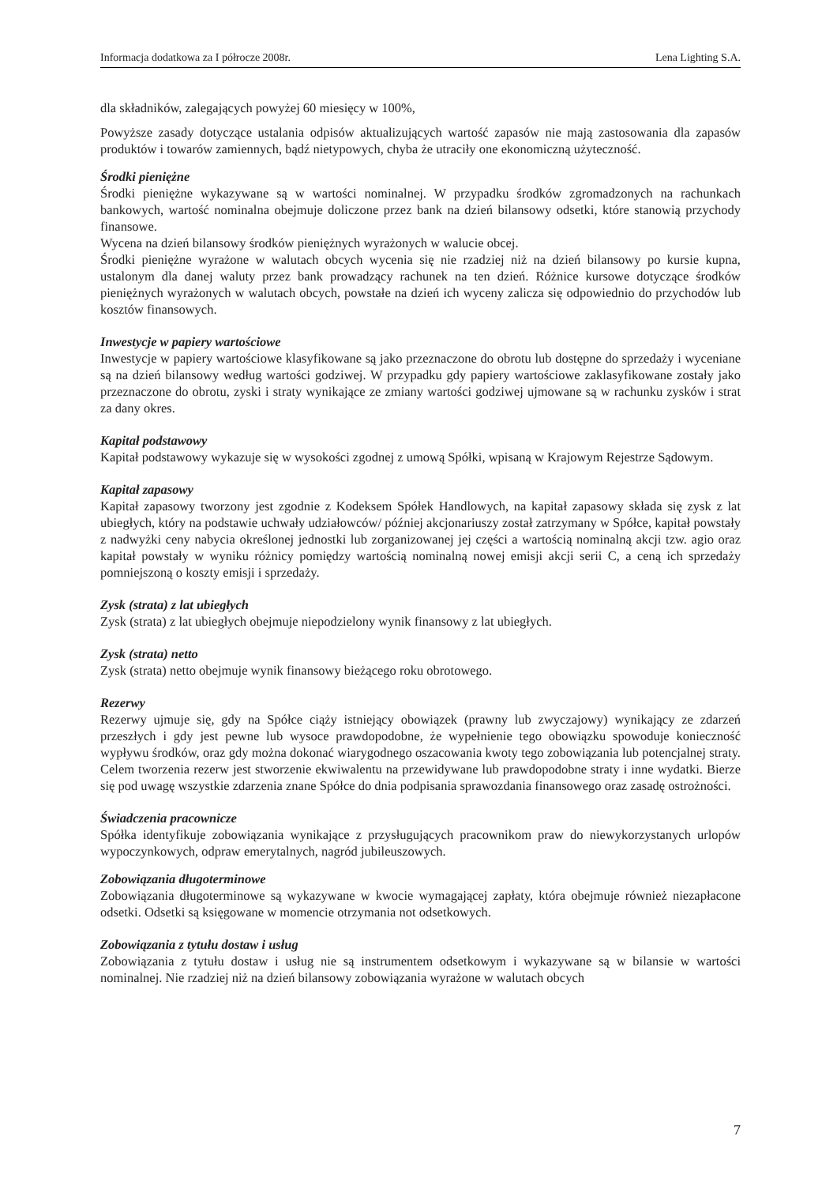Informacja dodatkowa za I półrocze 2008r. Lena Lighting S.A.
dla składników, zalegających powyżej 60 miesięcy w 100%,
Powyższe zasady dotyczące ustalania odpisów aktualizujących wartość zapasów nie mają zastosowania dla zapasów produktów i towarów zamiennych, bądź nietypowych, chyba że utraciły one ekonomiczną użyteczność.
Środki pieniężne
Środki pieniężne wykazywane są w wartości nominalnej. W przypadku środków zgromadzonych na rachunkach bankowych, wartość nominalna obejmuje doliczone przez bank na dzień bilansowy odsetki, które stanowią przychody finansowe.
Wycena na dzień bilansowy środków pieniężnych wyrażonych w walucie obcej.
Środki pieniężne wyrażone w walutach obcych wycenia się nie rzadziej niż na dzień bilansowy po kursie kupna, ustalonym dla danej waluty przez bank prowadzący rachunek na ten dzień. Różnice kursowe dotyczące środków pieniężnych wyrażonych w walutach obcych, powstałe na dzień ich wyceny zalicza się odpowiednio do przychodów lub kosztów finansowych.
Inwestycje w papiery wartościowe
Inwestycje w papiery wartościowe klasyfikowane są jako przeznaczone do obrotu lub dostępne do sprzedaży i wyceniane są na dzień bilansowy według wartości godziwej. W przypadku gdy papiery wartościowe zaklasyfikowane zostały jako przeznaczone do obrotu, zyski i straty wynikające ze zmiany wartości godziwej ujmowane są w rachunku zysków i strat za dany okres.
Kapitał podstawowy
Kapitał podstawowy wykazuje się w wysokości zgodnej z umową Spółki, wpisaną w Krajowym Rejestrze Sądowym.
Kapitał zapasowy
Kapitał zapasowy tworzony jest zgodnie z Kodeksem Spółek Handlowych, na kapitał zapasowy składa się zysk z lat ubiegłych, który na podstawie uchwały udziałowców/ później akcjonariuszy został zatrzymany w Spółce, kapitał powstały z nadwyżki ceny nabycia określonej jednostki lub zorganizowanej jej części a wartością nominalną akcji tzw. agio oraz kapitał powstały w wyniku różnicy pomiędzy wartością nominalną nowej emisji akcji serii C, a ceną ich sprzedaży pomniejszoną o koszty emisji i sprzedaży.
Zysk (strata) z lat ubiegłych
Zysk (strata) z lat ubiegłych obejmuje niepodzielony wynik finansowy z lat ubiegłych.
Zysk (strata) netto
Zysk (strata) netto obejmuje wynik finansowy bieżącego roku obrotowego.
Rezerwy
Rezerwy ujmuje się, gdy na Spółce ciąży istniejący obowiązek (prawny lub zwyczajowy) wynikający ze zdarzeń przeszłych i gdy jest pewne lub wysoce prawdopodobne, że wypełnienie tego obowiązku spowoduje konieczność wypływu środków, oraz gdy można dokonać wiarygodnego oszacowania kwoty tego zobowiązania lub potencjalnej straty. Celem tworzenia rezerw jest stworzenie ekwiwalentu na przewidywane lub prawdopodobne straty i inne wydatki. Bierze się pod uwagę wszystkie zdarzenia znane Spółce do dnia podpisania sprawozdania finansowego oraz zasadę ostrożności.
Świadczenia pracownicze
Spółka identyfikuje zobowiązania wynikające z przysługujących pracownikom praw do niewykorzystanych urlopów wypoczynkowych, odpraw emerytalnych, nagród jubileuszowych.
Zobowiązania długoterminowe
Zobowiązania długoterminowe są wykazywane w kwocie wymagającej zapłaty, która obejmuje również niezapłacone odsetki. Odsetki są księgowane w momencie otrzymania not odsetkowych.
Zobowiązania z tytułu dostaw i usług
Zobowiązania z tytułu dostaw i usług nie są instrumentem odsetkowym i wykazywane są w bilansie w wartości nominalnej. Nie rzadziej niż na dzień bilansowy zobowiązania wyrażone w walutach obcych
7